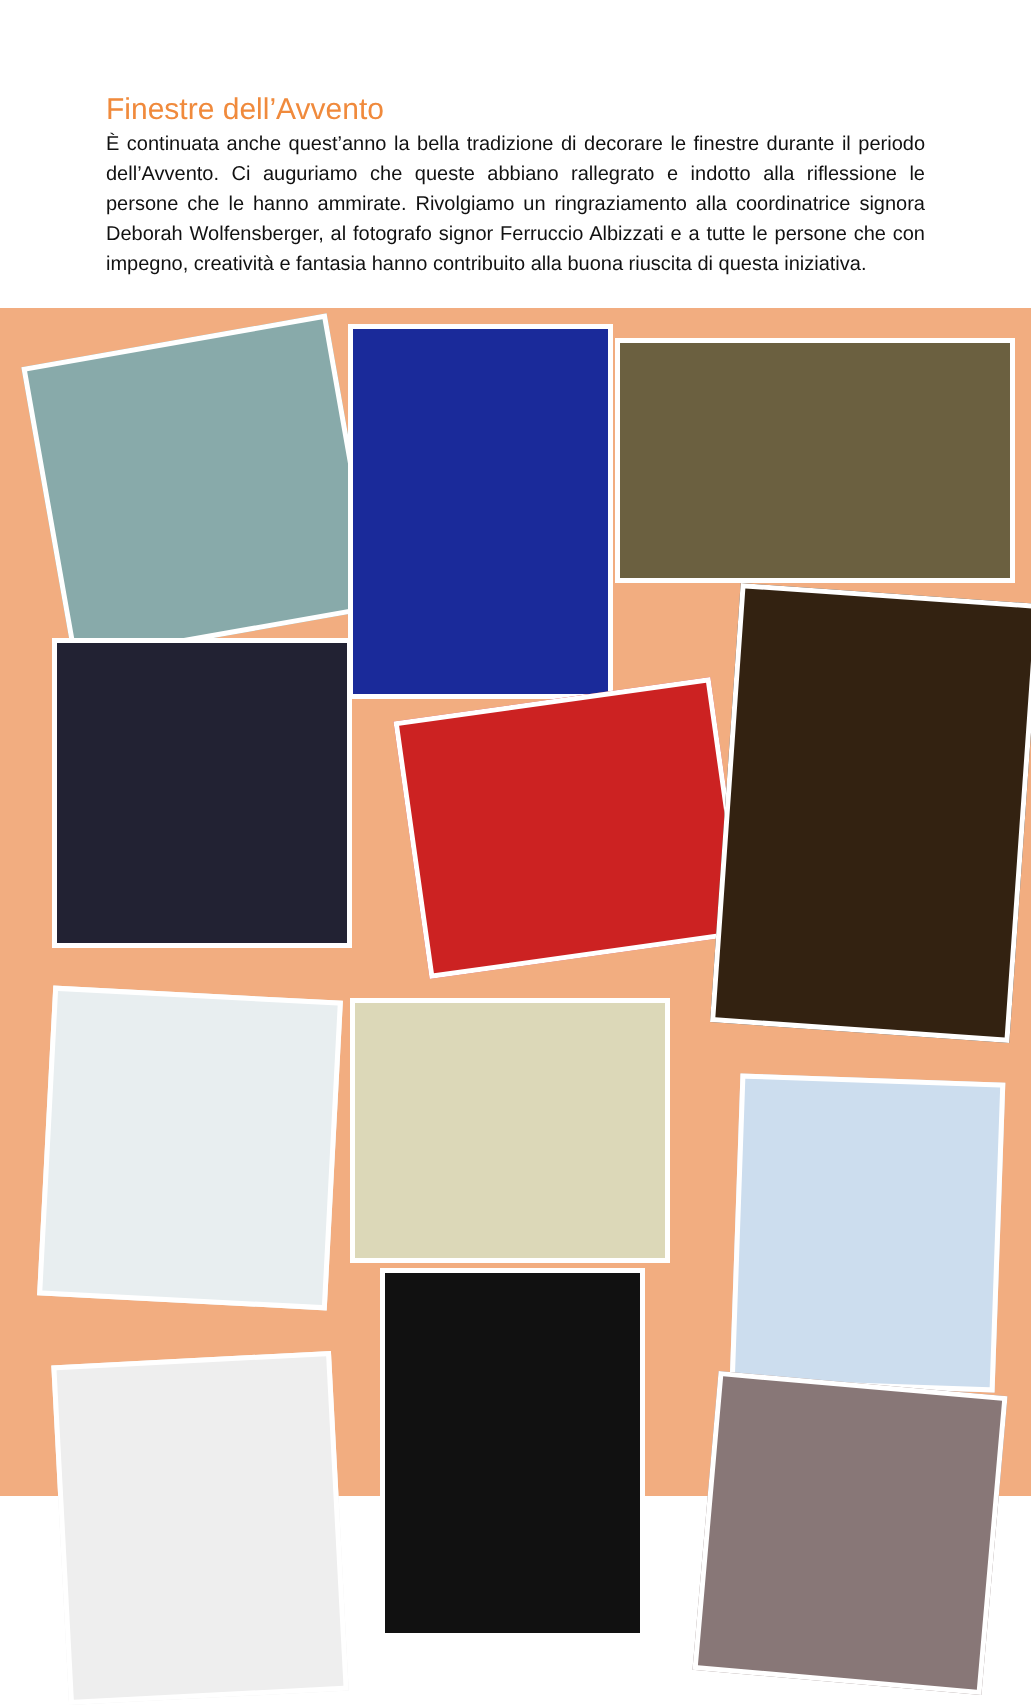Finestre dell’Avvento
È continuata anche quest’anno la bella tradizione di decorare le finestre durante il periodo dell’Avvento. Ci auguriamo che queste abbiano rallegrato e indotto alla riflessione le persone che le hanno ammirate. Rivolgiamo un ringraziamento alla coordinatrice signora Deborah Wolfensberger, al fotografo signor Ferruccio Albizzati e a tutte le persone che con impegno, creatività e fantasia hanno contribuito alla buona riuscita di questa iniziativa.